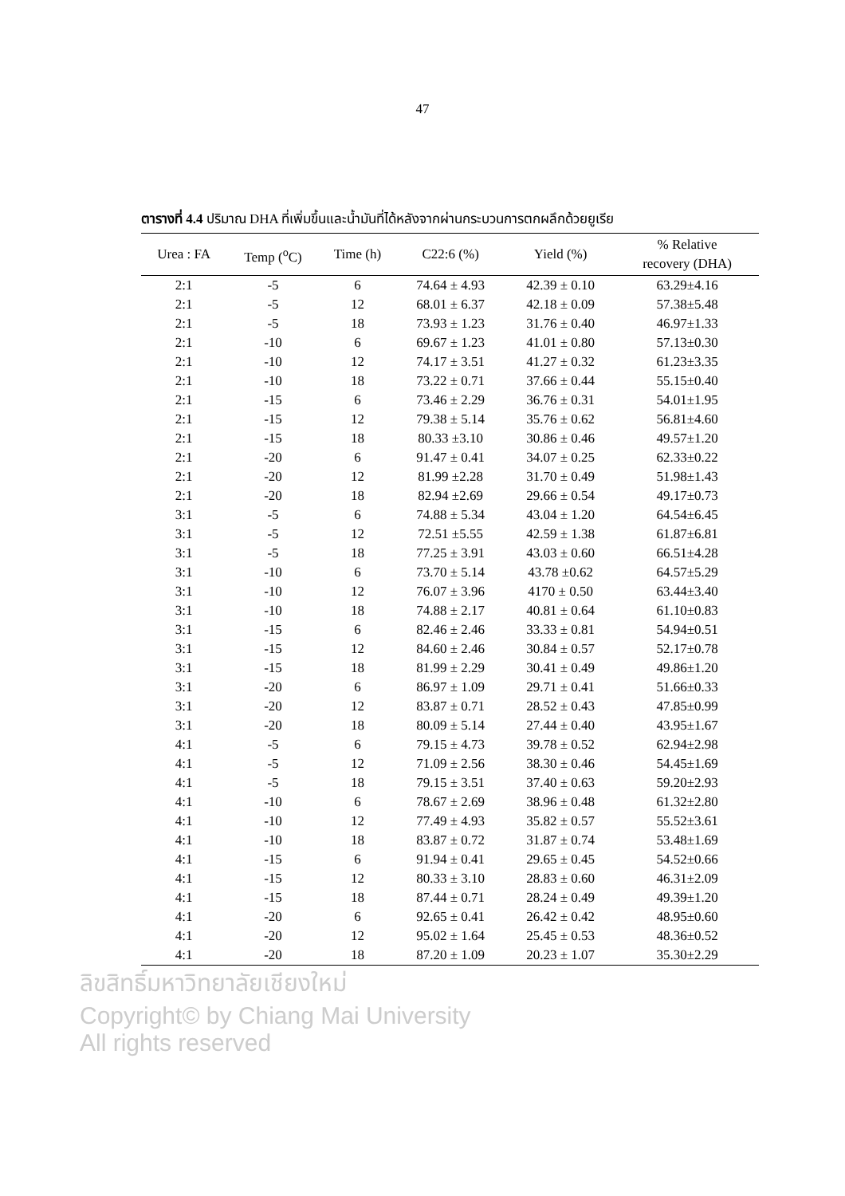47
ตารางที่ 4.4 ปริมาณ DHA ที่เพิ่มขึ้นและน้ำมันที่ได้หลังจากผ่านกระบวนการตกผลึกด้วยยูเรีย
| Urea : FA | Temp (<sup>o</sup>C) | Time (h) | C22:6 (%) | Yield (%) | % Relative recovery (DHA) |
| --- | --- | --- | --- | --- | --- |
| 2:1 | -5 | 6 | 74.64 ± 4.93 | 42.39 ± 0.10 | 63.29±4.16 |
| 2:1 | -5 | 12 | 68.01 ± 6.37 | 42.18 ± 0.09 | 57.38±5.48 |
| 2:1 | -5 | 18 | 73.93 ± 1.23 | 31.76 ± 0.40 | 46.97±1.33 |
| 2:1 | -10 | 6 | 69.67 ± 1.23 | 41.01 ± 0.80 | 57.13±0.30 |
| 2:1 | -10 | 12 | 74.17 ± 3.51 | 41.27 ± 0.32 | 61.23±3.35 |
| 2:1 | -10 | 18 | 73.22 ± 0.71 | 37.66 ± 0.44 | 55.15±0.40 |
| 2:1 | -15 | 6 | 73.46 ± 2.29 | 36.76 ± 0.31 | 54.01±1.95 |
| 2:1 | -15 | 12 | 79.38 ± 5.14 | 35.76 ± 0.62 | 56.81±4.60 |
| 2:1 | -15 | 18 | 80.33 ±3.10 | 30.86 ± 0.46 | 49.57±1.20 |
| 2:1 | -20 | 6 | 91.47 ± 0.41 | 34.07 ± 0.25 | 62.33±0.22 |
| 2:1 | -20 | 12 | 81.99 ±2.28 | 31.70 ± 0.49 | 51.98±1.43 |
| 2:1 | -20 | 18 | 82.94 ±2.69 | 29.66 ± 0.54 | 49.17±0.73 |
| 3:1 | -5 | 6 | 74.88 ± 5.34 | 43.04 ± 1.20 | 64.54±6.45 |
| 3:1 | -5 | 12 | 72.51 ±5.55 | 42.59 ± 1.38 | 61.87±6.81 |
| 3:1 | -5 | 18 | 77.25 ± 3.91 | 43.03 ± 0.60 | 66.51±4.28 |
| 3:1 | -10 | 6 | 73.70 ± 5.14 | 43.78 ±0.62 | 64.57±5.29 |
| 3:1 | -10 | 12 | 76.07 ± 3.96 | 4170 ± 0.50 | 63.44±3.40 |
| 3:1 | -10 | 18 | 74.88 ± 2.17 | 40.81 ± 0.64 | 61.10±0.83 |
| 3:1 | -15 | 6 | 82.46 ± 2.46 | 33.33 ± 0.81 | 54.94±0.51 |
| 3:1 | -15 | 12 | 84.60 ± 2.46 | 30.84 ± 0.57 | 52.17±0.78 |
| 3:1 | -15 | 18 | 81.99 ± 2.29 | 30.41 ± 0.49 | 49.86±1.20 |
| 3:1 | -20 | 6 | 86.97 ± 1.09 | 29.71 ± 0.41 | 51.66±0.33 |
| 3:1 | -20 | 12 | 83.87 ± 0.71 | 28.52 ± 0.43 | 47.85±0.99 |
| 3:1 | -20 | 18 | 80.09 ± 5.14 | 27.44 ± 0.40 | 43.95±1.67 |
| 4:1 | -5 | 6 | 79.15 ± 4.73 | 39.78 ± 0.52 | 62.94±2.98 |
| 4:1 | -5 | 12 | 71.09 ± 2.56 | 38.30 ± 0.46 | 54.45±1.69 |
| 4:1 | -5 | 18 | 79.15 ± 3.51 | 37.40 ± 0.63 | 59.20±2.93 |
| 4:1 | -10 | 6 | 78.67 ± 2.69 | 38.96 ± 0.48 | 61.32±2.80 |
| 4:1 | -10 | 12 | 77.49 ± 4.93 | 35.82 ± 0.57 | 55.52±3.61 |
| 4:1 | -10 | 18 | 83.87 ± 0.72 | 31.87 ± 0.74 | 53.48±1.69 |
| 4:1 | -15 | 6 | 91.94 ± 0.41 | 29.65 ± 0.45 | 54.52±0.66 |
| 4:1 | -15 | 12 | 80.33 ± 3.10 | 28.83 ± 0.60 | 46.31±2.09 |
| 4:1 | -15 | 18 | 87.44 ± 0.71 | 28.24 ± 0.49 | 49.39±1.20 |
| 4:1 | -20 | 6 | 92.65 ± 0.41 | 26.42 ± 0.42 | 48.95±0.60 |
| 4:1 | -20 | 12 | 95.02 ± 1.64 | 25.45 ± 0.53 | 48.36±0.52 |
| 4:1 | -20 | 18 | 87.20 ± 1.09 | 20.23 ± 1.07 | 35.30±2.29 |
ลิขสิทธิ์มหาวิทยาลัยเชียงใหม่
Copyright© by Chiang Mai University
All rights reserved